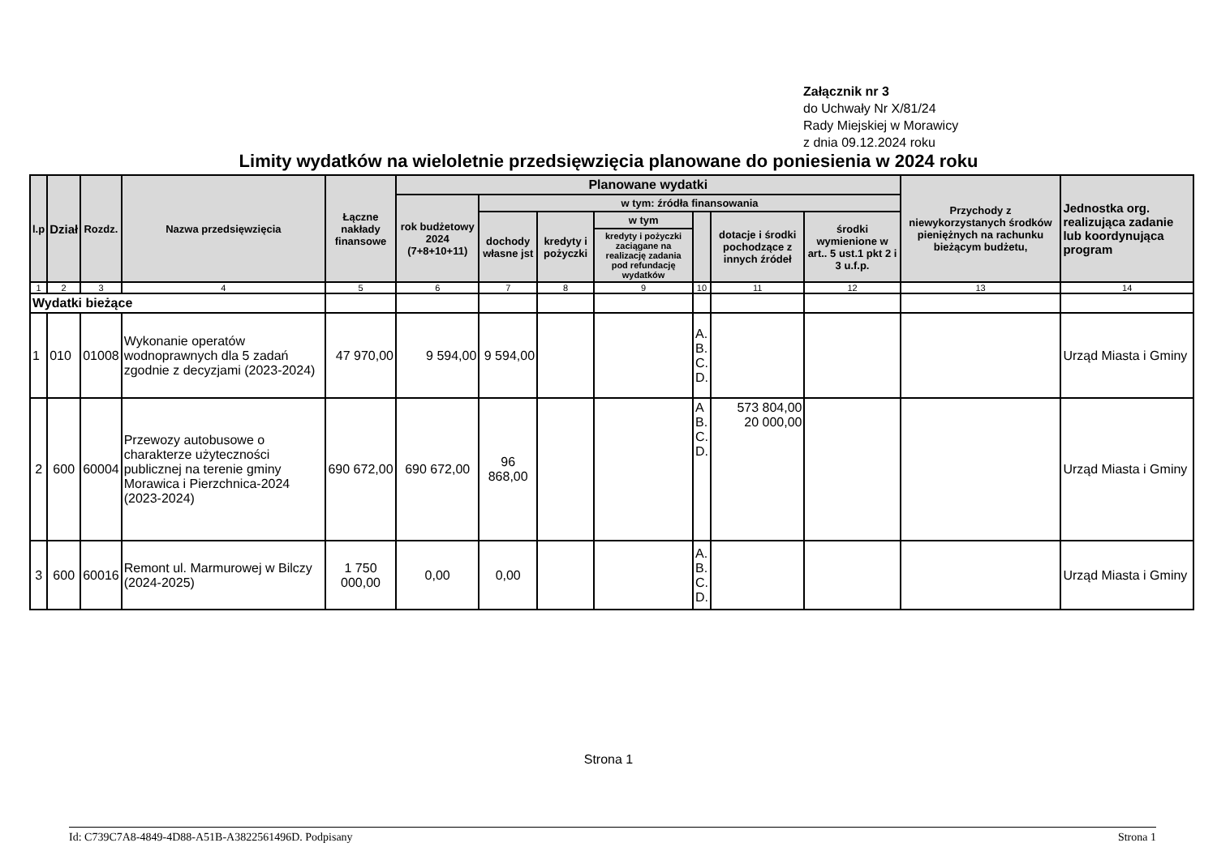Załącznik nr 3
do Uchwały Nr X/81/24
Rady Miejskiej w Morawicy
z dnia 09.12.2024 roku
Limity wydatków na wieloletnie przedsięwzięcia planowane do poniesienia w 2024 roku
| l.p | Dział | Rozdz. | Nazwa przedsięwzięcia | Łączne nakłady finansowe | Planowane wydatki | | | | | | | Przychody z niewykorzystanych środków pieniężnych na rachunku bieżącym budżetu, | Jednostka org. realizująca zadanie lub koordynująca program |
| --- | --- | --- | --- | --- | --- | --- | --- | --- | --- | --- | --- | --- | --- |
| | | | | | rok budżetowy 2024 (7+8+10+11) | w tym: źródła finansowania | | | | | | | |
| | | | | | | dochody własne jst | kredyty i pożyczki | w tym | | dotacje i środki pochodzące z innych źródeł | środki wymienione w art.. 5 ust.1 pkt 2 i 3 u.f.p. | | |
| | | | | | | | | kredyty i pożyczki zaciągane na realizację zadania pod refundację wydatków | | | | | |
| 1 | 2 | 3 | 4 | 5 | 6 | 7 | 8 | 9 | 10 | 11 | 12 | 13 | 14 |
| Wydatki bieżące | | | | | | | | | | | | | |
| 1 | 010 | 01008 | Wykonanie operatów wodnoprawnych dla 5 zadań zgodnie z decyzjami (2023-2024) | 47 970,00 | 9 594,00 | 9 594,00 | | | A. B. C. D. | | | | Urząd Miasta i Gminy |
| 2 | 600 | 60004 | Przewozy autobusowe o charakterze użyteczności publicznej na terenie gminy Morawica i Pierzchnica-2024 (2023-2024) | 690 672,00 | 690 672,00 | 96 868,00 | | | A B. C. D. | 573 804,00 20 000,00 | | | Urząd Miasta i Gminy |
| 3 | 600 | 60016 | Remont ul. Marmurowej w Bilczy (2024-2025) | 1 750 000,00 | 0,00 | 0,00 | | | A. B. C. D. | | | | Urząd Miasta i Gminy |
Strona 1
Id: C739C7A8-4849-4D88-A51B-A3822561496D. Podpisany Strona 1